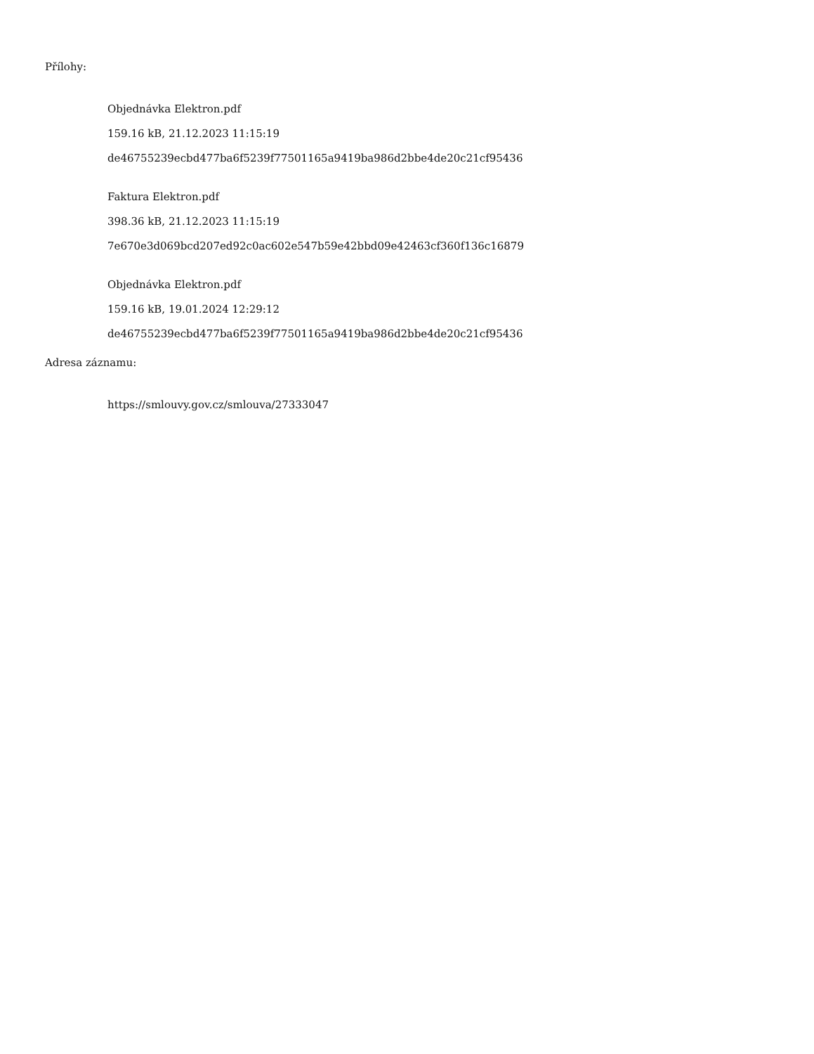Přílohy:
Objednávka Elektron.pdf
159.16 kB, 21.12.2023 11:15:19
de46755239ecbd477ba6f5239f77501165a9419ba986d2bbe4de20c21cf95436
Faktura Elektron.pdf
398.36 kB, 21.12.2023 11:15:19
7e670e3d069bcd207ed92c0ac602e547b59e42bbd09e42463cf360f136c16879
Objednávka Elektron.pdf
159.16 kB, 19.01.2024 12:29:12
de46755239ecbd477ba6f5239f77501165a9419ba986d2bbe4de20c21cf95436
Adresa záznamu:
https://smlouvy.gov.cz/smlouva/27333047